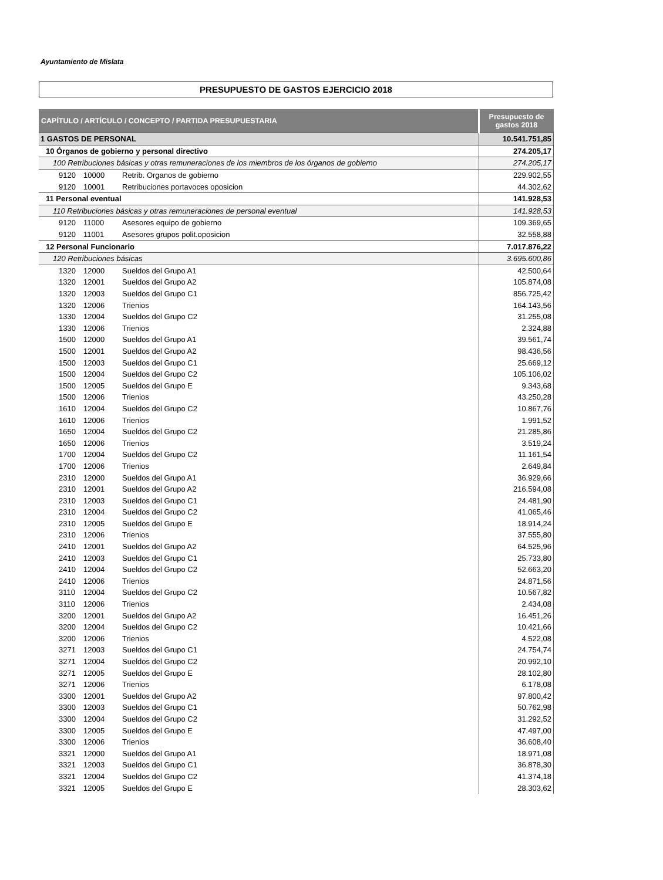Ayuntamiento de Mislata
PRESUPUESTO DE GASTOS EJERCICIO 2018
| CAPÍTULO / ARTÍCULO / CONCEPTO / PARTIDA PRESUPUESTARIA | | | Presupuesto de gastos 2018 |
| --- | --- | --- | --- |
| 1 GASTOS DE PERSONAL | | | 10.541.751,85 |
| 10 Órganos de gobierno y personal directivo | | | 274.205,17 |
| 100 Retribuciones básicas y otras remuneraciones de los miembros de los órganos de gobierno | | | 274.205,17 |
| 9120 | 10000 | Retrib. Organos de gobierno | 229.902,55 |
| 9120 | 10001 | Retribuciones portavoces oposicion | 44.302,62 |
| 11 Personal eventual | | | 141.928,53 |
| 110 Retribuciones básicas y otras remuneraciones de personal eventual | | | 141.928,53 |
| 9120 | 11000 | Asesores equipo de gobierno | 109.369,65 |
| 9120 | 11001 | Asesores grupos polit.oposicion | 32.558,88 |
| 12 Personal Funcionario | | | 7.017.876,22 |
| 120 Retribuciones básicas | | | 3.695.600,86 |
| 1320 | 12000 | Sueldos del Grupo A1 | 42.500,64 |
| 1320 | 12001 | Sueldos del Grupo A2 | 105.874,08 |
| 1320 | 12003 | Sueldos del Grupo C1 | 856.725,42 |
| 1320 | 12006 | Trienios | 164.143,56 |
| 1330 | 12004 | Sueldos del Grupo C2 | 31.255,08 |
| 1330 | 12006 | Trienios | 2.324,88 |
| 1500 | 12000 | Sueldos del Grupo A1 | 39.561,74 |
| 1500 | 12001 | Sueldos del Grupo A2 | 98.436,56 |
| 1500 | 12003 | Sueldos del Grupo C1 | 25.669,12 |
| 1500 | 12004 | Sueldos del Grupo C2 | 105.106,02 |
| 1500 | 12005 | Sueldos del Grupo E | 9.343,68 |
| 1500 | 12006 | Trienios | 43.250,28 |
| 1610 | 12004 | Sueldos del Grupo C2 | 10.867,76 |
| 1610 | 12006 | Trienios | 1.991,52 |
| 1650 | 12004 | Sueldos del Grupo C2 | 21.285,86 |
| 1650 | 12006 | Trienios | 3.519,24 |
| 1700 | 12004 | Sueldos del Grupo C2 | 11.161,54 |
| 1700 | 12006 | Trienios | 2.649,84 |
| 2310 | 12000 | Sueldos del Grupo A1 | 36.929,66 |
| 2310 | 12001 | Sueldos del Grupo A2 | 216.594,08 |
| 2310 | 12003 | Sueldos del Grupo C1 | 24.481,90 |
| 2310 | 12004 | Sueldos del Grupo C2 | 41.065,46 |
| 2310 | 12005 | Sueldos del Grupo E | 18.914,24 |
| 2310 | 12006 | Trienios | 37.555,80 |
| 2410 | 12001 | Sueldos del Grupo A2 | 64.525,96 |
| 2410 | 12003 | Sueldos del Grupo C1 | 25.733,80 |
| 2410 | 12004 | Sueldos del Grupo C2 | 52.663,20 |
| 2410 | 12006 | Trienios | 24.871,56 |
| 3110 | 12004 | Sueldos del Grupo C2 | 10.567,82 |
| 3110 | 12006 | Trienios | 2.434,08 |
| 3200 | 12001 | Sueldos del Grupo A2 | 16.451,26 |
| 3200 | 12004 | Sueldos del Grupo C2 | 10.421,66 |
| 3200 | 12006 | Trienios | 4.522,08 |
| 3271 | 12003 | Sueldos del Grupo C1 | 24.754,74 |
| 3271 | 12004 | Sueldos del Grupo C2 | 20.992,10 |
| 3271 | 12005 | Sueldos del Grupo E | 28.102,80 |
| 3271 | 12006 | Trienios | 6.178,08 |
| 3300 | 12001 | Sueldos del Grupo A2 | 97.800,42 |
| 3300 | 12003 | Sueldos del Grupo C1 | 50.762,98 |
| 3300 | 12004 | Sueldos del Grupo C2 | 31.292,52 |
| 3300 | 12005 | Sueldos del Grupo E | 47.497,00 |
| 3300 | 12006 | Trienios | 36.608,40 |
| 3321 | 12000 | Sueldos del Grupo A1 | 18.971,08 |
| 3321 | 12003 | Sueldos del Grupo C1 | 36.878,30 |
| 3321 | 12004 | Sueldos del Grupo C2 | 41.374,18 |
| 3321 | 12005 | Sueldos del Grupo E | 28.303,62 |